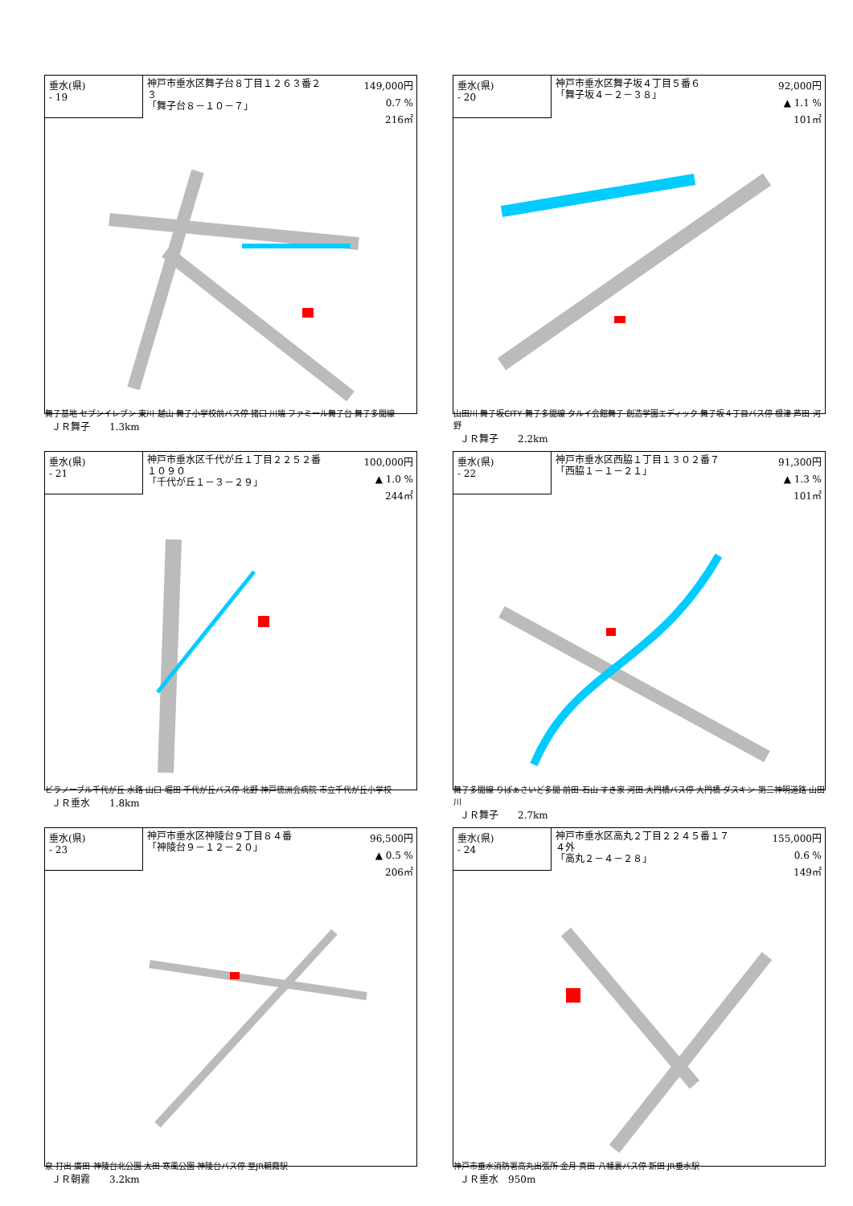垂水(県)
- 19
神戸市垂水区舞子台８丁目１２６３番２３
「舞子台８－１０－７」
149,000円
0.7 %
216㎡
舞子基地 セブンイレブン 東川 越山 舞子小学校前バス停 猪口 川端 ファミール舞子台 舞子多聞線
ＪＲ舞子　　1.3km
垂水(県)
- 20
神戸市垂水区舞子坂４丁目５番６
「舞子坂４－２－３８」
92,000円
▲ 1.1 %
101㎡
山田川 舞子坂CITY 舞子多聞線 タルイ会館舞子 創造学園エディック 舞子坂４丁目バス停 根津 芦田 河野
ＪＲ舞子　　2.2km
垂水(県)
- 21
神戸市垂水区千代が丘１丁目２２５２番１０９０
「千代が丘１－３－２９」
100,000円
▲ 1.0 %
244㎡
ビラノーブル千代が丘 水路 山口 堀田 千代が丘バス停 北野 神戸徳洲会病院 市立千代が丘小学校
ＪＲ垂水　　1.8km
垂水(県)
- 22
神戸市垂水区西脇１丁目１３０２番７
「西脇１－１－２１」
91,300円
▲ 1.3 %
101㎡
舞子多聞線 りばぁさいど多聞 前田 石山 すき家 河田 大門橋バス停 大門橋 ダスキン 第二神明道路 山田川
ＪＲ舞子　　2.7km
垂水(県)
- 23
神戸市垂水区神陵台９丁目８４番
「神陵台９－１２－２０」
96,500円
▲ 0.5 %
206㎡
泉 打出 廣田 神陵台北公園 太田 寒風公園 神陵台バス停 至JR朝霧駅
ＪＲ朝霧　　3.2km
垂水(県)
- 24
神戸市垂水区高丸２丁目２２４５番１７４外
「高丸２－４－２８」
155,000円
0.6 %
149㎡
神戸市垂水消防署高丸出張所 金月 真田 八幡裏バス停 新田 JR垂水駅
ＪＲ垂水　950m